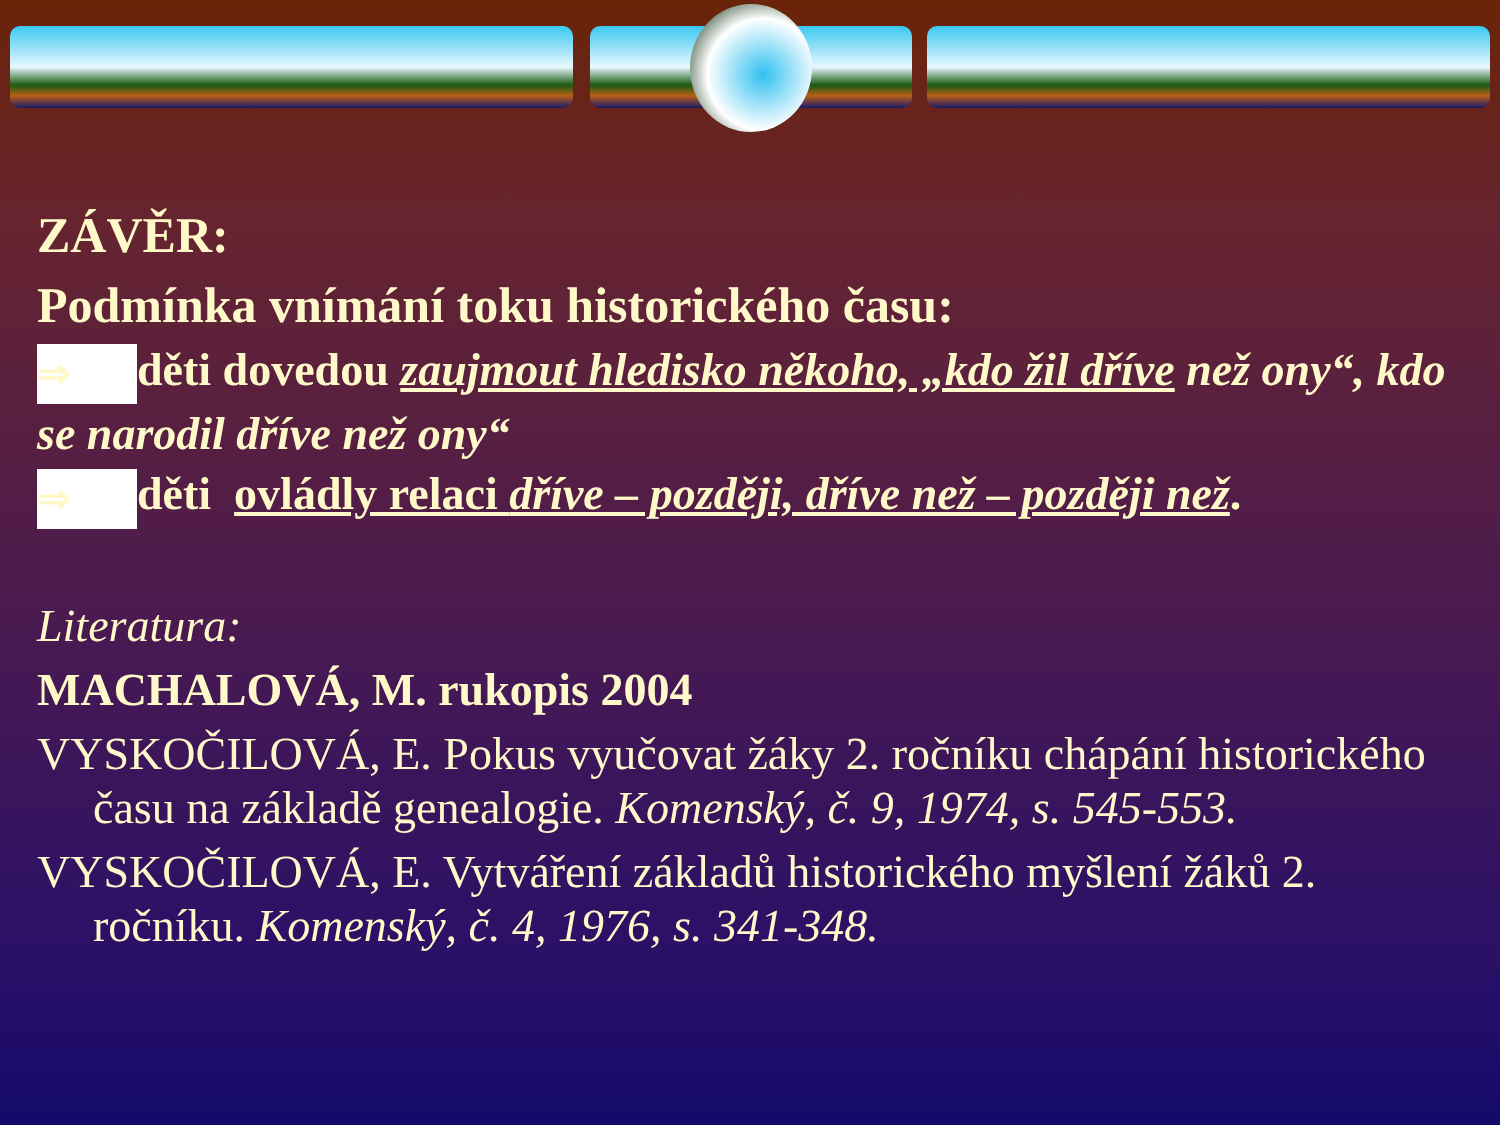ZÁVĚR:
Podmínka vnímání toku historického času:
⇒ děti dovedou zaujmout hledisko někoho, „kdo žil dříve než ony“, kdo se narodil dříve než ony“
⇒ děti ovládly relaci dříve – později, dříve než – později než.
Literatura:
MACHALOVÁ, M. rukopis 2004
VYSKOČILOVÁ, E. Pokus vyučovat žáky 2. ročníku chápání historického času na základě genealogie. Komenský, č. 9, 1974, s. 545-553.
VYSKOČILOVÁ, E. Vytváření základů historického myšlení žáků 2. ročníku. Komenský, č. 4, 1976, s. 341-348.